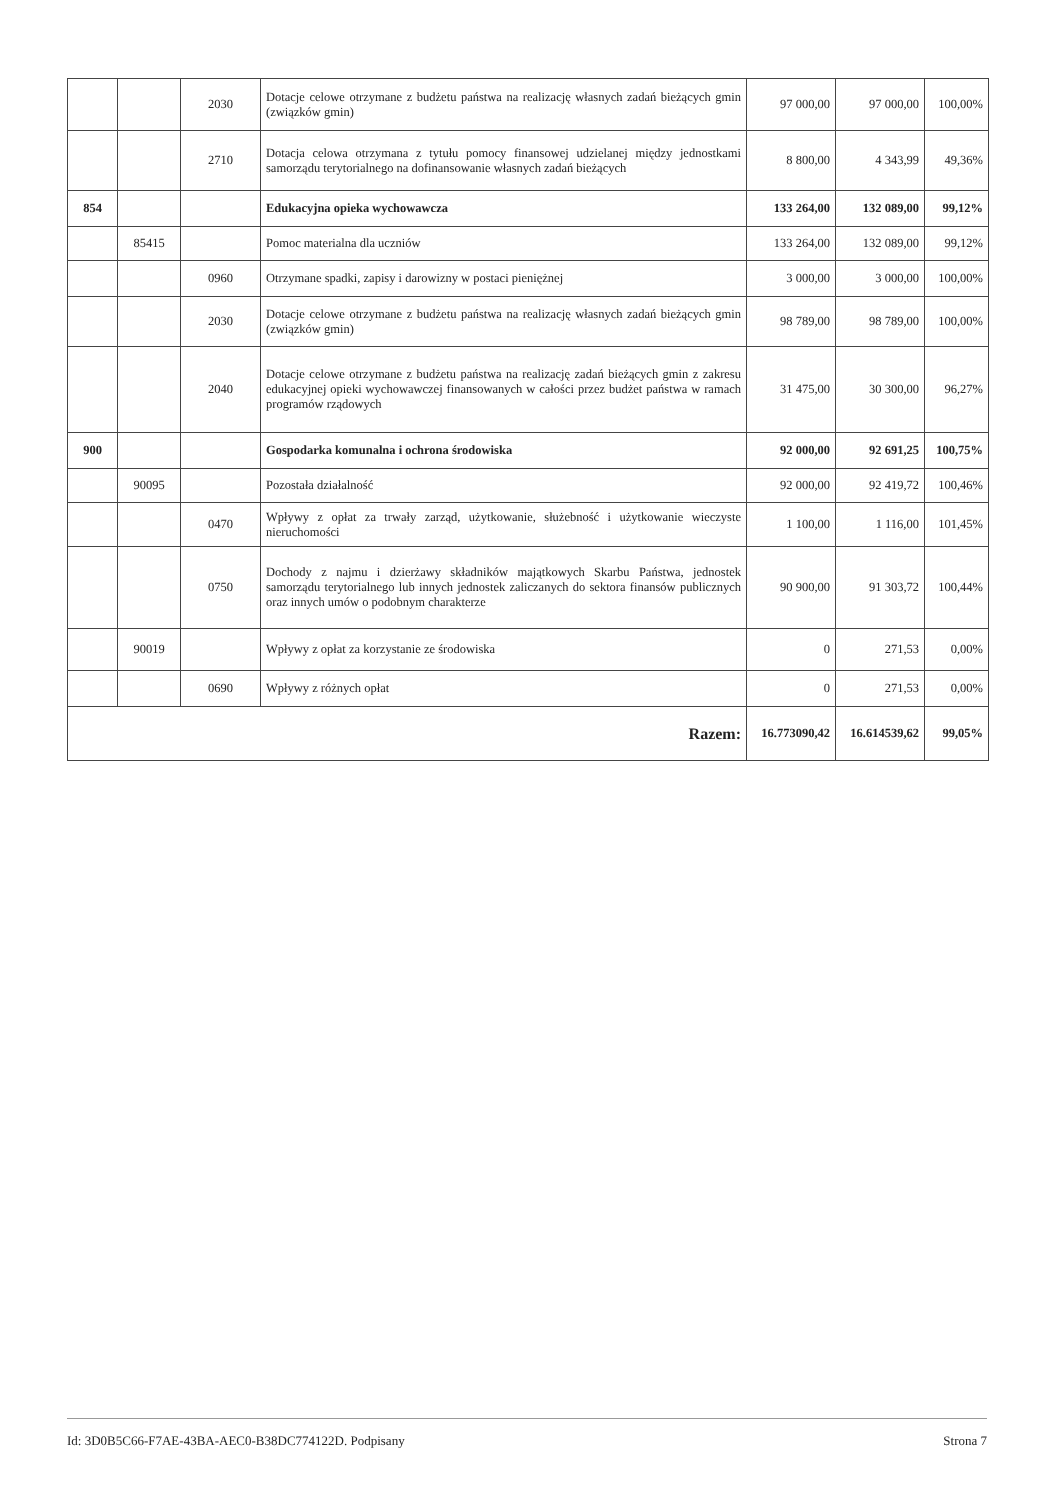| | | 2030 | Dotacje celowe otrzymane z budżetu państwa na realizację własnych zadań bieżących gmin (związków gmin) | 97 000,00 | 97 000,00 | 100,00% |
| | | 2710 | Dotacja celowa otrzymana z tytułu pomocy finansowej udzielanej między jednostkami samorządu terytorialnego na dofinansowanie własnych zadań bieżących | 8 800,00 | 4 343,99 | 49,36% |
| 854 | | | Edukacyjna opieka wychowawcza | 133 264,00 | 132 089,00 | 99,12% |
| | 85415 | | Pomoc materialna dla uczniów | 133 264,00 | 132 089,00 | 99,12% |
| | | 0960 | Otrzymane spadki, zapisy i darowizny w postaci pieniężnej | 3 000,00 | 3 000,00 | 100,00% |
| | | 2030 | Dotacje celowe otrzymane z budżetu państwa na realizację własnych zadań bieżących gmin (związków gmin) | 98 789,00 | 98 789,00 | 100,00% |
| | | 2040 | Dotacje celowe otrzymane z budżetu państwa na realizację zadań bieżących gmin z zakresu edukacyjnej opieki wychowawczej finansowanych w całości przez budżet państwa w ramach programów rządowych | 31 475,00 | 30 300,00 | 96,27% |
| 900 | | | Gospodarka komunalna i ochrona środowiska | 92 000,00 | 92 691,25 | 100,75% |
| | 90095 | | Pozostała działalność | 92 000,00 | 92 419,72 | 100,46% |
| | | 0470 | Wpływy z opłat za trwały zarząd, użytkowanie, służebność i użytkowanie wieczyste nieruchomości | 1 100,00 | 1 116,00 | 101,45% |
| | | 0750 | Dochody z najmu i dzierżawy składników majątkowych Skarbu Państwa, jednostek samorządu terytorialnego lub innych jednostek zaliczanych do sektora finansów publicznych oraz innych umów o podobnym charakterze | 90 900,00 | 91 303,72 | 100,44% |
| | 90019 | | Wpływy z opłat za korzystanie ze środowiska | 0 | 271,53 | 0,00% |
| | | 0690 | Wpływy z różnych opłat | 0 | 271,53 | 0,00% |
| Razem: | | | | 16.773090,42 | 16.614539,62 | 99,05% |
Id: 3D0B5C66-F7AE-43BA-AEC0-B38DC774122D. Podpisany Strona 7